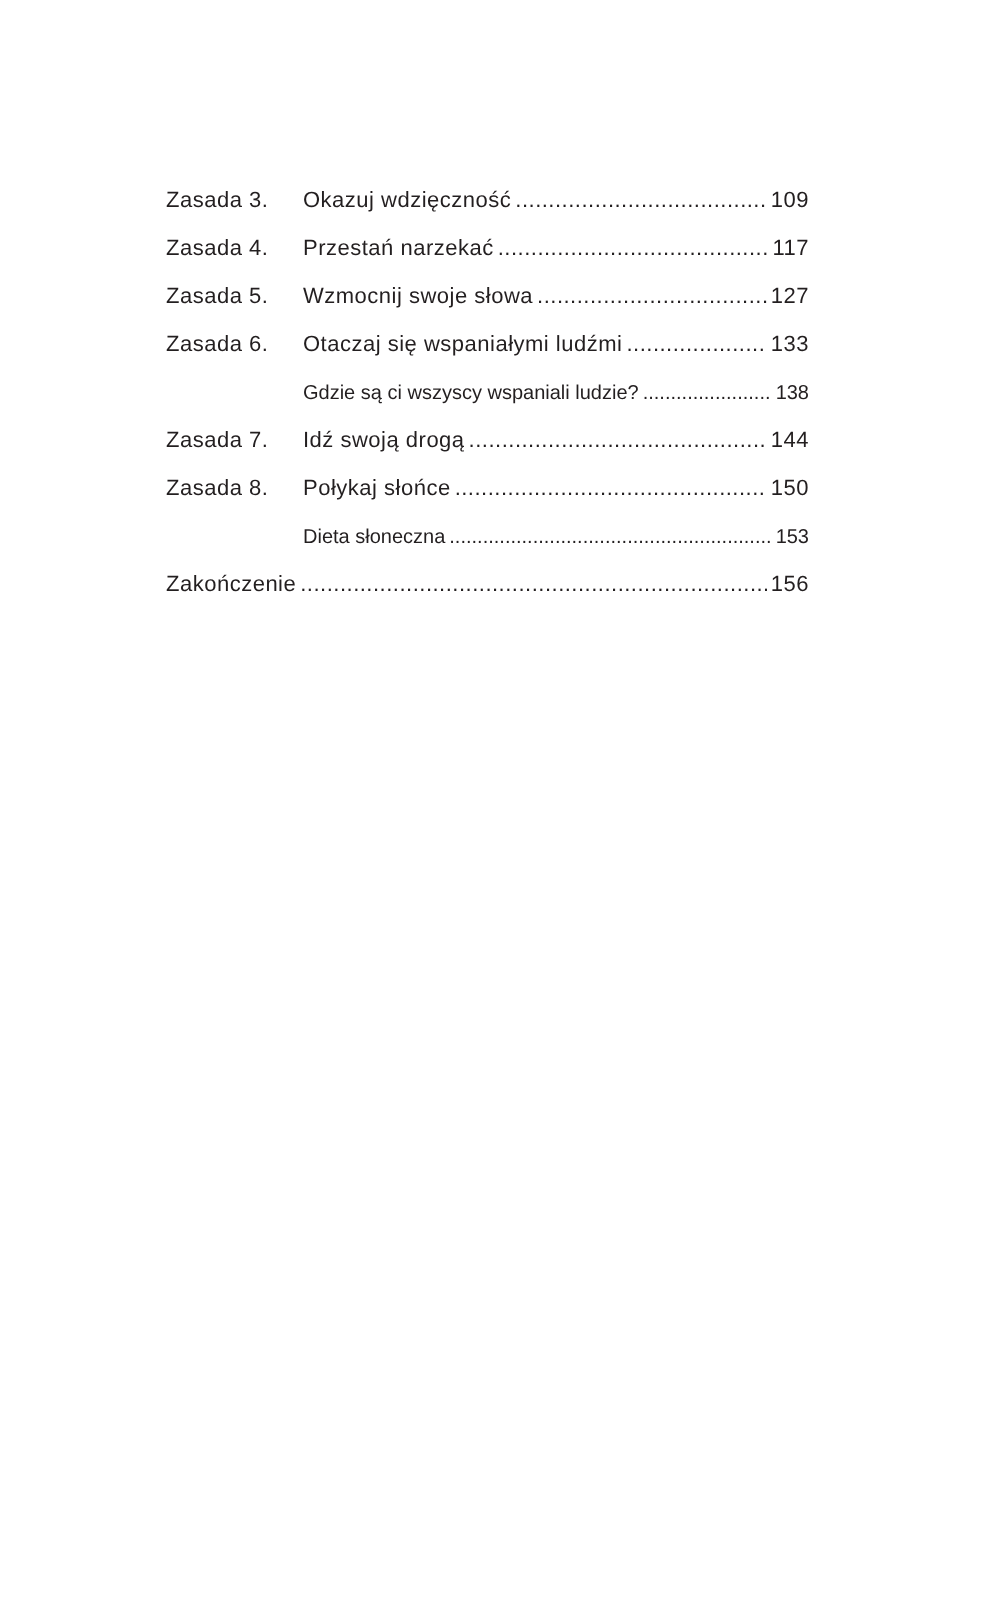Zasada 3. Okazuj wdzięczność 109
Zasada 4. Przestań narzekać 117
Zasada 5. Wzmocnij swoje słowa 127
Zasada 6. Otaczaj się wspaniałymi ludźmi 133
Gdzie są ci wszyscy wspaniali ludzie? 138
Zasada 7. Idź swoją drogą 144
Zasada 8. Połykaj słońce 150
Dieta słoneczna 153
Zakończenie 156